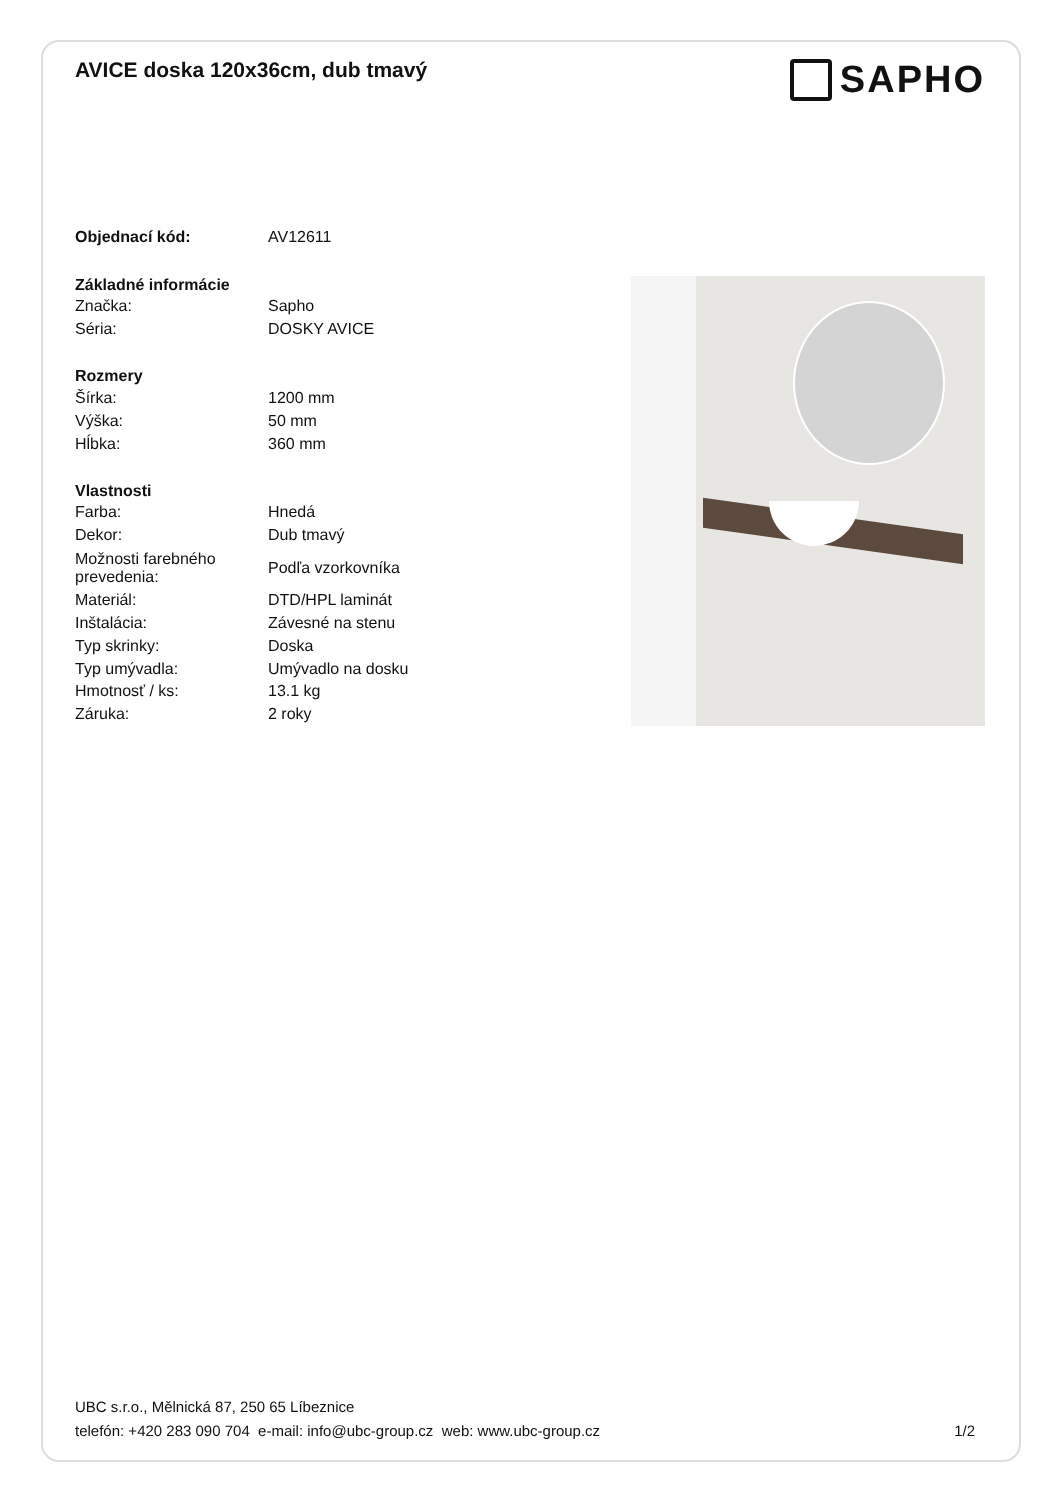AVICE doska 120x36cm, dub tmavý
SAPHO
| Objednací kód: | AV12611 |
| Základné informácie | |
| Značka: | Sapho |
| Séria: | DOSKY AVICE |
| Rozmery | |
| Šírka: | 1200 mm |
| Výška: | 50 mm |
| Hĺbka: | 360 mm |
| Vlastnosti | |
| Farba: | Hnedá |
| Dekor: | Dub tmavý |
| Možnosti farebného prevedenia: | Podľa vzorkovníka |
| Materiál: | DTD/HPL laminát |
| Inštalácia: | Závesné na stenu |
| Typ skrinky: | Doska |
| Typ umývadla: | Umývadlo na dosku |
| Hmotnosť / ks: | 13.1 kg |
| Záruka: | 2 roky |
UBC s.r.o., Mělnická 87, 250 65 Líbeznice
telefón: +420 283 090 704 e-mail: info@ubc-group.cz web: www.ubc-group.cz
1/2